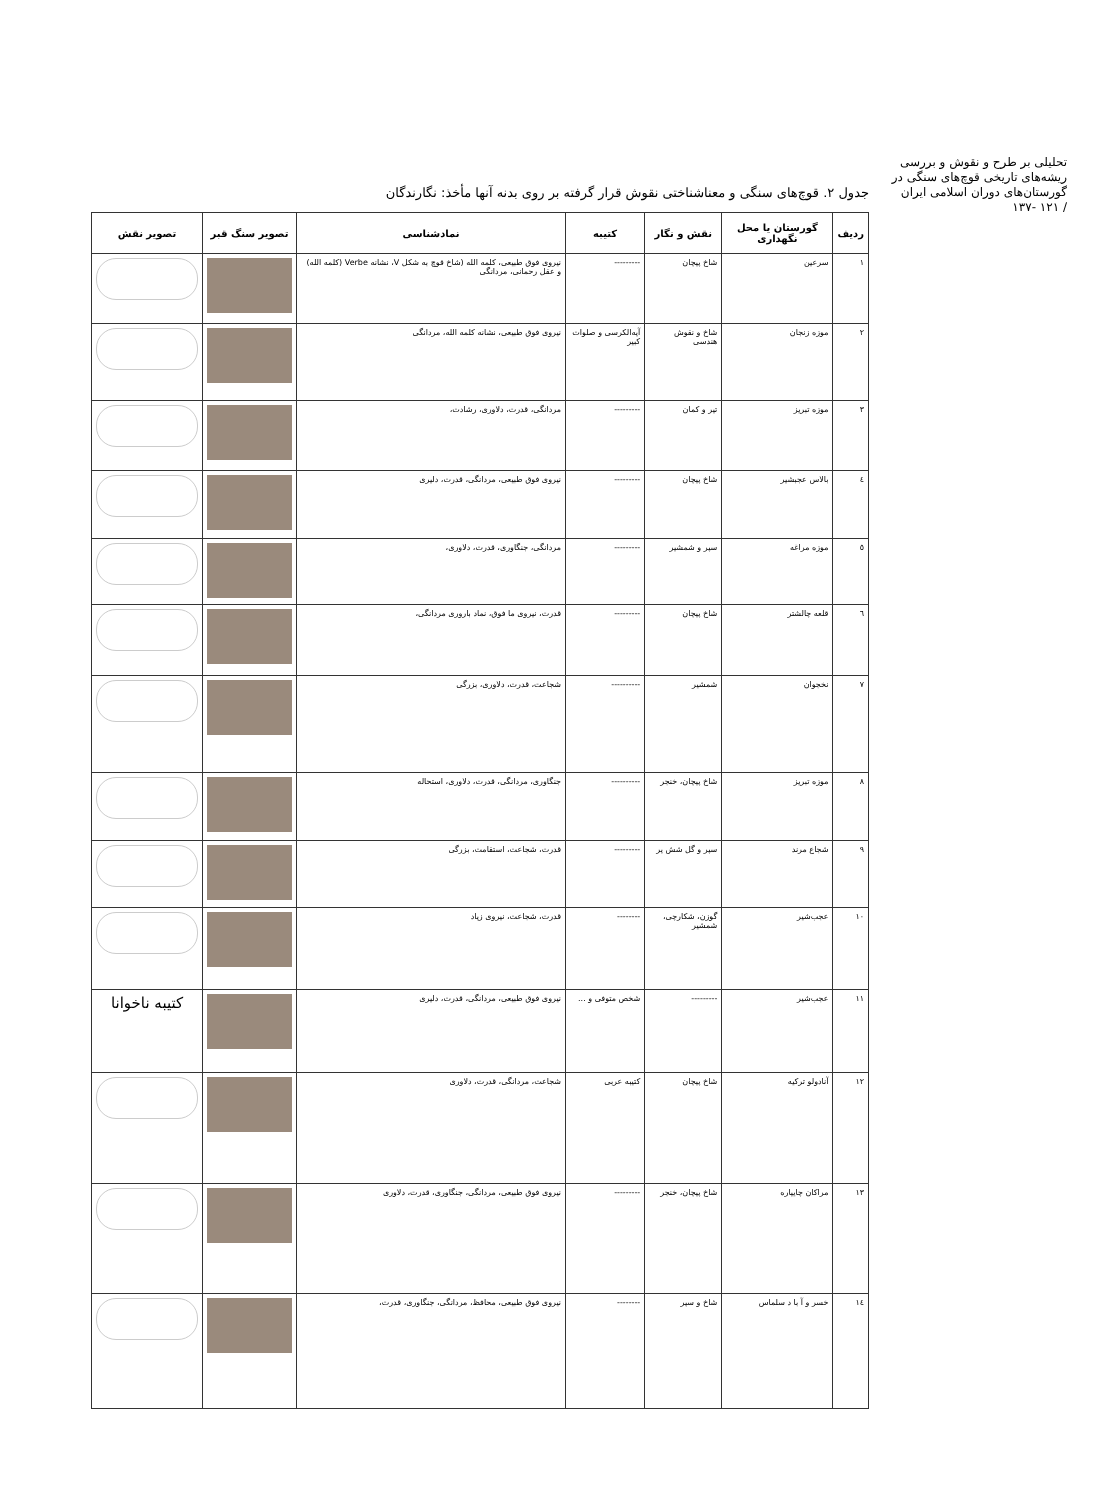تحلیلی بر طرح و نقوش و بررسی ریشه‌های تاریخی قوچ‌های سنگی در گورستان‌های دوران اسلامی ایران
/ ۱۲۱ -۱۳۷
جدول ۲. قوچ‌های سنگی و معناشناختی نقوش قرار گرفته بر روی بدنه آنها مأخذ: نگارندگان
| ردیف | گورستان یا محل نگهداری | نقش و نگار | کتیبه | نمادشناسی | تصویر سنگ قبر | تصویر نقش |
| --- | --- | --- | --- | --- | --- | --- |
| ۱ | سرعین | شاخ پیچان | --------- | نیروی فوق طبیعی، کلمه الله (شاخ قوچ به شکل V، نشانه Verbe (کلمه الله) و عقل رحمانی، مردانگی | | |
| ۲ | موزه زنجان | شاخ و نقوش هندسی | آیه‌الکرسی و صلوات کبیر | نیروی فوق طبیعی، نشانه کلمه الله، مردانگی | | |
| ۳ | موزه تبریز | تیر و کمان | --------- | مردانگی، قدرت، دلاوری، رشادت، | | |
| ٤ | بالاس عجبشیر | شاخ پیچان | --------- | نیروی فوق طبیعی، مردانگی، قدرت، دلیری | | |
| ٥ | موزه مراغه | سپر و شمشیر | --------- | مردانگی، جنگاوری، قدرت، دلاوری، | | |
| ٦ | قلعه چالشتر | شاخ پیچان | --------- | قدرت، نیروی ما فوق، نماد باروری مردانگی، | | |
| ۷ | نخجوان | شمشیر | ---------- | شجاعت، قدرت، دلاوری، بزرگی | | |
| ۸ | موزه تبریز | شاخ پیچان، خنجر | ---------- | جنگاوری، مردانگی، قدرت، دلاوری، استحاله | | |
| ۹ | شجاع مرند | سپر و گل شش پر | --------- | قدرت، شجاعت، استقامت، بزرگی | | |
| ۱۰ | عجب‌شیر | گوزن، شکارچی، شمشیر | -------- | قدرت، شجاعت، نیروی زیاد | | |
| ۱۱ | عجب‌شیر | --------- | شخص متوفی و ... | نیروی فوق طبیعی، مردانگی، قدرت، دلیری | | کتیبه ناخوانا |
| ۱۲ | آنادولو ترکیه | شاخ پیچان | کتیبه عربی | شجاعت، مردانگی، قدرت، دلاوری | | |
| ۱۳ | مراکان چایپاره | شاخ پیچان، خنجر | --------- | نیروی فوق طبیعی، مردانگی، جنگاوری، قدرت، دلاوری | | |
| ١٤ | خسر و آ با د سلماس | شاخ و سپر | -------- | نیروی فوق طبیعی، محافظ، مردانگی، جنگاوری، قدرت، | | |